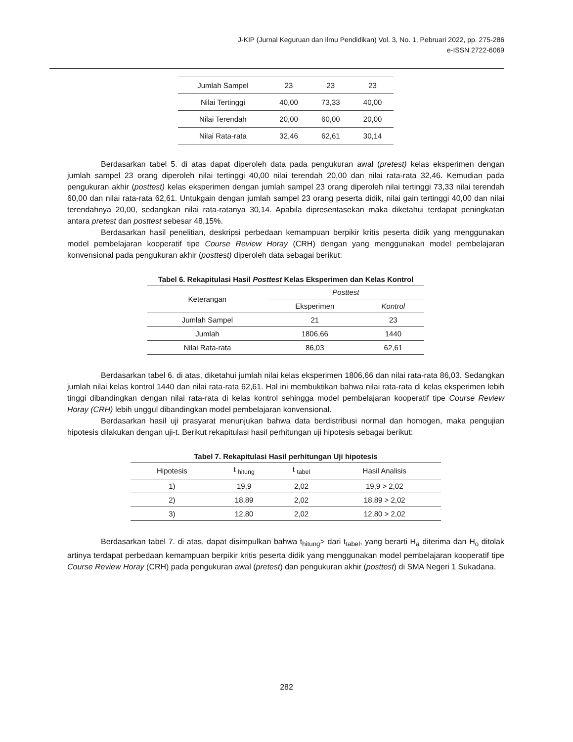J-KIP (Jurnal Keguruan dan Ilmu Pendidikan) Vol. 3, No. 1, Pebruari 2022, pp. 275-286
e-ISSN 2722-6069
| Jumlah Sampel | 23 | 23 | 23 |
| Nilai Tertinggi | 40,00 | 73,33 | 40,00 |
| Nilai Terendah | 20,00 | 60,00 | 20,00 |
| Nilai Rata-rata | 32,46 | 62,61 | 30,14 |
Berdasarkan tabel 5. di atas dapat diperoleh data pada pengukuran awal (pretest) kelas eksperimen dengan jumlah sampel 23 orang diperoleh nilai tertinggi 40,00 nilai terendah 20,00 dan nilai rata-rata 32,46. Kemudian pada pengukuran akhir (posttest) kelas eksperimen dengan jumlah sampel 23 orang diperoleh nilai tertinggi 73,33 nilai terendah 60,00 dan nilai rata-rata 62,61. Untukgain dengan jumlah sampel 23 orang peserta didik, nilai gain tertinggi 40,00 dan nilai terendahnya 20,00, sedangkan nilai rata-ratanya 30,14. Apabila dipresentasekan maka diketahui terdapat peningkatan antara pretest dan posttest sebesar 48,15%.
Berdasarkan hasil penelitian, deskripsi perbedaan kemampuan berpikir kritis peserta didik yang menggunakan model pembelajaran kooperatif tipe Course Review Horay (CRH) dengan yang menggunakan model pembelajaran konvensional pada pengukuran akhir (posttest) diperoleh data sebagai berikut:
Tabel 6. Rekapitulasi Hasil Posttest Kelas Eksperimen dan Kelas Kontrol
| Keterangan | Posttest | |
| | Eksperimen | Kontrol |
| Jumlah Sampel | 21 | 23 |
| Jumlah | 1806,66 | 1440 |
| Nilai Rata-rata | 86,03 | 62,61 |
Berdasarkan tabel 6. di atas, diketahui jumlah nilai kelas eksperimen 1806,66 dan nilai rata-rata 86,03. Sedangkan jumlah nilai kelas kontrol 1440 dan nilai rata-rata 62,61. Hal ini membuktikan bahwa nilai rata-rata di kelas eksperimen lebih tinggi dibandingkan dengan nilai rata-rata di kelas kontrol sehingga model pembelajaran kooperatif tipe Course Review Horay (CRH) lebih unggul dibandingkan model pembelajaran konvensional.
Berdasarkan hasil uji prasyarat menunjukan bahwa data berdistribusi normal dan homogen, maka pengujian hipotesis dilakukan dengan uji-t. Berikut rekapitulasi hasil perhitungan uji hipotesis sebagai berikut:
Tabel 7. Rekapitulasi Hasil perhitungan Uji hipotesis
| Hipotesis | t <sub>hitung</sub> | t <sub>tabel</sub> | Hasil Analisis |
| --- | --- | --- | --- |
| 1) | 19,9 | 2,02 | 19,9 > 2,02 |
| 2) | 18,89 | 2,02 | 18,89 > 2,02 |
| 3) | 12,80 | 2,02 | 12,80 > 2,02 |
Berdasarkan tabel 7. di atas, dapat disimpulkan bahwa t<sub>hitung</sub>> dari t<sub>tabel</sub>, yang berarti H<sub>a</sub> diterima dan H<sub>o</sub> ditolak artinya terdapat perbedaan kemampuan berpikir kritis peserta didik yang menggunakan model pembelajaran kooperatif tipe Course Review Horay (CRH) pada pengukuran awal (pretest) dan pengukuran akhir (posttest) di SMA Negeri 1 Sukadana.
282